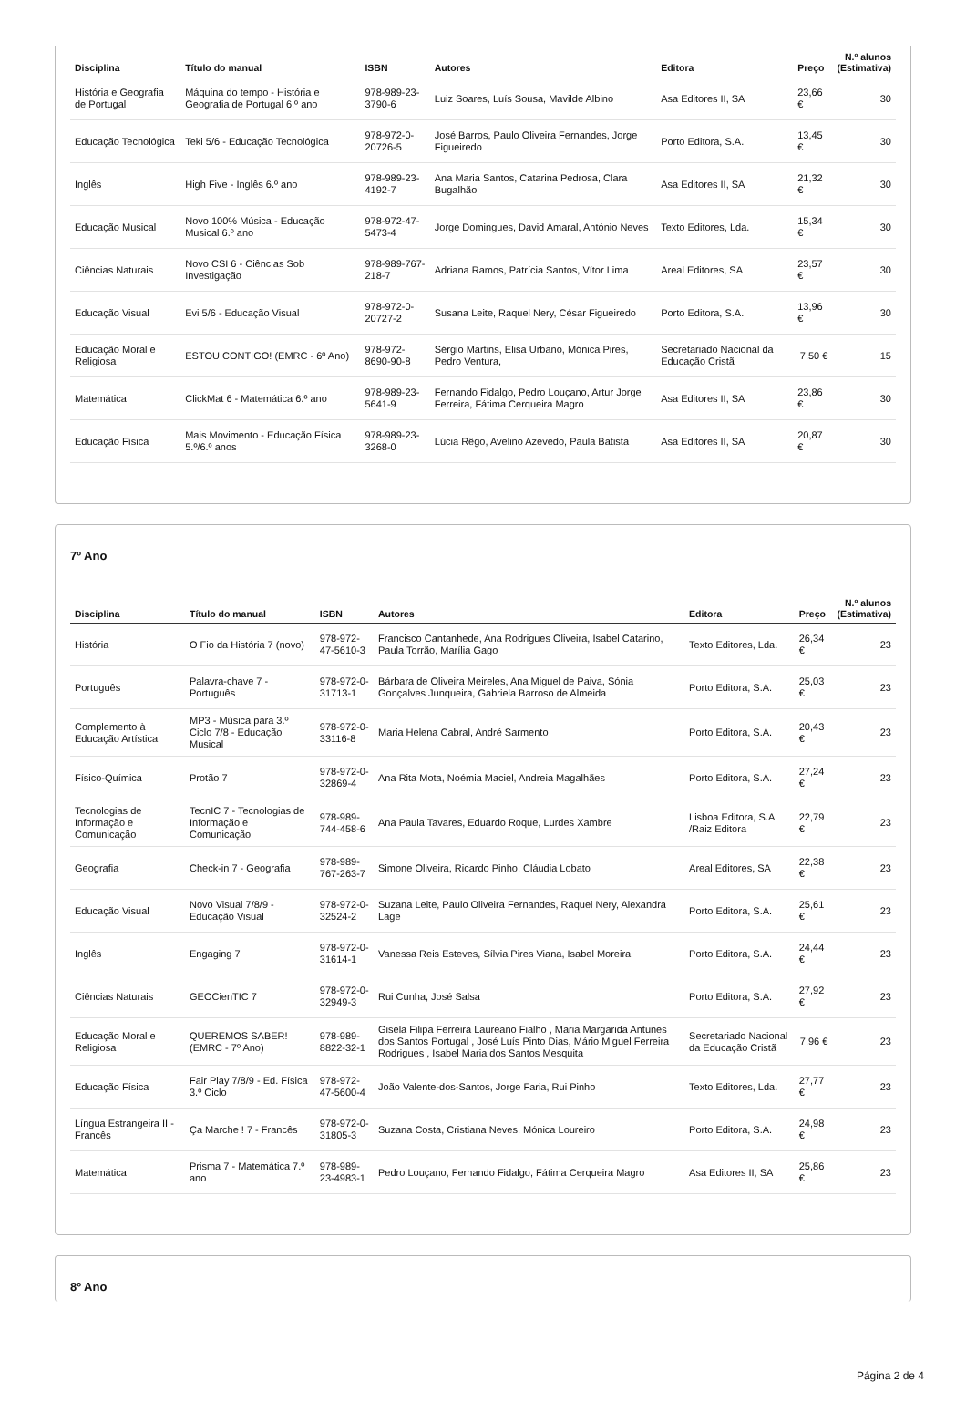| Disciplina | Título do manual | ISBN | Autores | Editora | Preço | N.º alunos (Estimativa) |
| --- | --- | --- | --- | --- | --- | --- |
| História e Geografia de Portugal | Máquina do tempo - História e Geografia de Portugal 6.º ano | 978-989-23-3790-6 | Luiz Soares, Luís Sousa, Mavilde Albino | Asa Editores II, SA | 23,66 € | 30 |
| Educação Tecnológica | Teki 5/6 - Educação Tecnológica | 978-972-0-20726-5 | José Barros, Paulo Oliveira Fernandes, Jorge Figueiredo | Porto Editora, S.A. | 13,45 € | 30 |
| Inglês | High Five - Inglês 6.º ano | 978-989-23-4192-7 | Ana Maria Santos, Catarina Pedrosa, Clara Bugalhão | Asa Editores II, SA | 21,32 € | 30 |
| Educação Musical | Novo 100% Música - Educação Musical 6.º ano | 978-972-47-5473-4 | Jorge Domingues, David Amaral, António Neves | Texto Editores, Lda. | 15,34 € | 30 |
| Ciências Naturais | Novo CSI 6 - Ciências Sob Investigação | 978-989-767-218-7 | Adriana Ramos, Patrícia Santos, Vítor Lima | Areal Editores, SA | 23,57 € | 30 |
| Educação Visual | Evi 5/6 - Educação Visual | 978-972-0-20727-2 | Susana Leite, Raquel Nery, César Figueiredo | Porto Editora, S.A. | 13,96 € | 30 |
| Educação Moral e Religiosa | ESTOU CONTIGO! (EMRC - 6º Ano) | 978-972-8690-90-8 | Sérgio Martins, Elisa Urbano, Mónica Pires, Pedro Ventura, | Secretariado Nacional da Educação Cristã | 7,50 € | 15 |
| Matemática | ClickMat 6 - Matemática 6.º ano | 978-989-23-5641-9 | Fernando Fidalgo, Pedro Louçano, Artur Jorge Ferreira, Fátima Cerqueira Magro | Asa Editores II, SA | 23,86 € | 30 |
| Educação Física | Mais Movimento - Educação Física 5.º/6.º anos | 978-989-23-3268-0 | Lúcia Rêgo, Avelino Azevedo, Paula Batista | Asa Editores II, SA | 20,87 € | 30 |
7º Ano
| Disciplina | Título do manual | ISBN | Autores | Editora | Preço | N.º alunos (Estimativa) |
| --- | --- | --- | --- | --- | --- | --- |
| História | O Fio da História 7 (novo) | 978-972-47-5610-3 | Francisco Cantanhede, Ana Rodrigues Oliveira, Isabel Catarino, Paula Torrão, Marília Gago | Texto Editores, Lda. | 26,34 € | 23 |
| Português | Palavra-chave 7 - Português | 978-972-0-31713-1 | Bárbara de Oliveira Meireles, Ana Miguel de Paiva, Sónia Gonçalves Junqueira, Gabriela Barroso de Almeida | Porto Editora, S.A. | 25,03 € | 23 |
| Complemento à Educação Artística | MP3 - Música para 3.º Ciclo 7/8 - Educação Musical | 978-972-0-33116-8 | Maria Helena Cabral, André Sarmento | Porto Editora, S.A. | 20,43 € | 23 |
| Físico-Química | Protão 7 | 978-972-0-32869-4 | Ana Rita Mota, Noémia Maciel, Andreia Magalhães | Porto Editora, S.A. | 27,24 € | 23 |
| Tecnologias de Informação e Comunicação | TecnIC 7 - Tecnologias de Informação e Comunicação | 978-989-744-458-6 | Ana Paula Tavares, Eduardo Roque, Lurdes Xambre | Lisboa Editora, S.A /Raiz Editora | 22,79 € | 23 |
| Geografia | Check-in 7 - Geografia | 978-989-767-263-7 | Simone Oliveira, Ricardo Pinho, Cláudia Lobato | Areal Editores, SA | 22,38 € | 23 |
| Educação Visual | Novo Visual 7/8/9 - Educação Visual | 978-972-0-32524-2 | Suzana Leite, Paulo Oliveira Fernandes, Raquel Nery, Alexandra Lage | Porto Editora, S.A. | 25,61 € | 23 |
| Inglês | Engaging 7 | 978-972-0-31614-1 | Vanessa Reis Esteves, Sílvia Pires Viana, Isabel Moreira | Porto Editora, S.A. | 24,44 € | 23 |
| Ciências Naturais | GEOCienTIC 7 | 978-972-0-32949-3 | Rui Cunha, José Salsa | Porto Editora, S.A. | 27,92 € | 23 |
| Educação Moral e Religiosa | QUEREMOS SABER! (EMRC - 7º Ano) | 978-989-8822-32-1 | Gisela Filipa Ferreira Laureano Fialho , Maria Margarida Antunes dos Santos Portugal , José Luís Pinto Dias, Mário Miguel Ferreira Rodrigues , Isabel Maria dos Santos Mesquita | Secretariado Nacional da Educação Cristã | 7,96 € | 23 |
| Educação Física | Fair Play 7/8/9 - Ed. Física 3.º Ciclo | 978-972-47-5600-4 | João Valente-dos-Santos, Jorge Faria, Rui Pinho | Texto Editores, Lda. | 27,77 € | 23 |
| Língua Estrangeira II - Francês | Ça Marche ! 7 - Francês | 978-972-0-31805-3 | Suzana Costa, Cristiana Neves, Mónica Loureiro | Porto Editora, S.A. | 24,98 € | 23 |
| Matemática | Prisma 7 - Matemática 7.º ano | 978-989-23-4983-1 | Pedro Louçano, Fernando Fidalgo, Fátima Cerqueira Magro | Asa Editores II, SA | 25,86 € | 23 |
8º Ano
Página 2 de 4